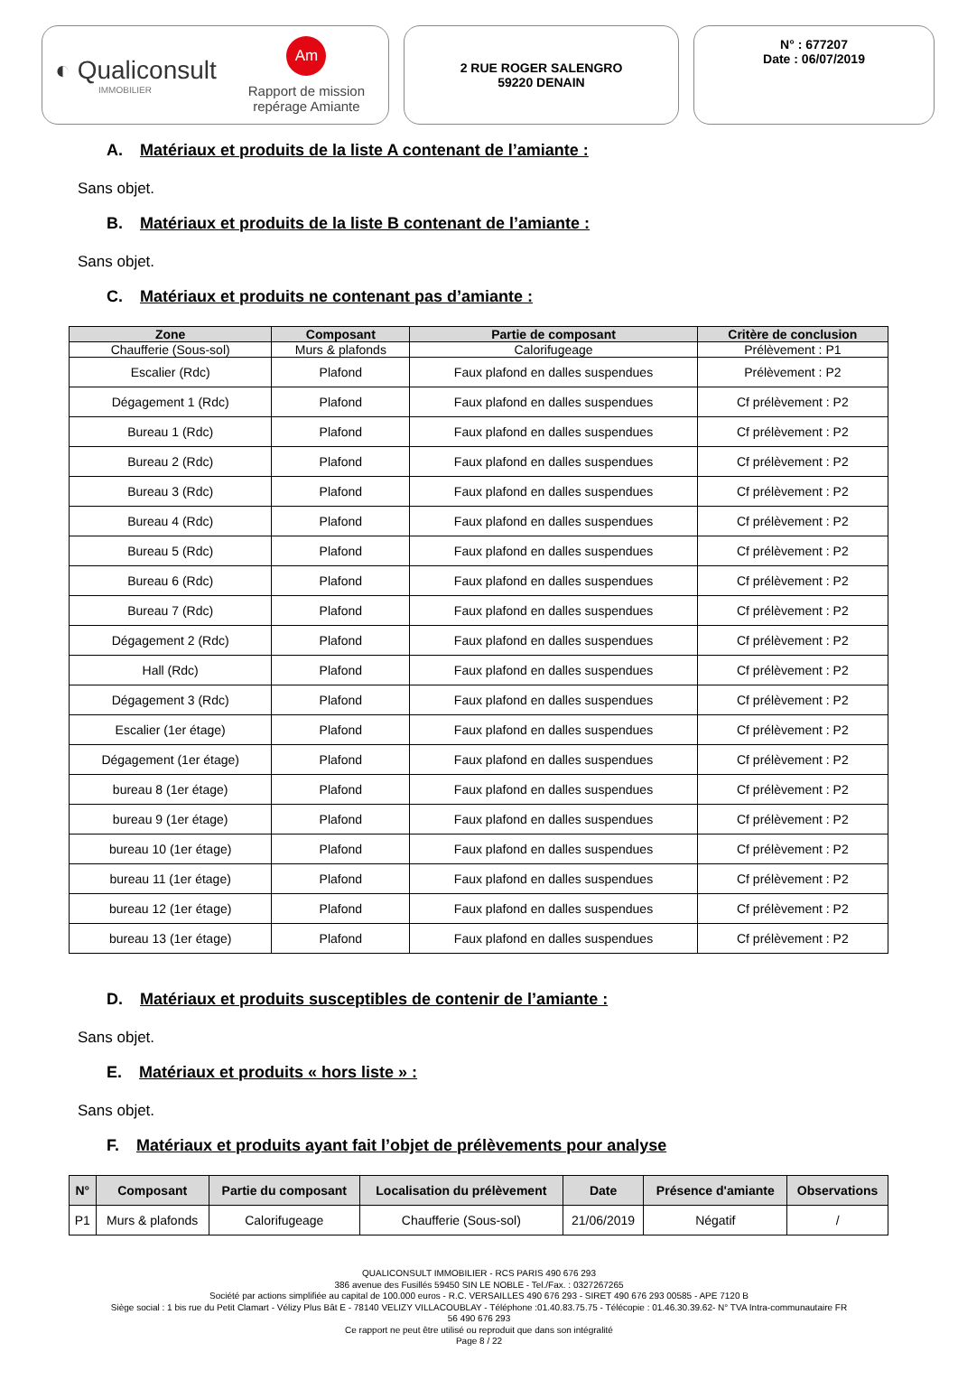◐ Qualiconsult
IMMOBILIER
Am
Rapport de mission
repérage Amiante
2 RUE ROGER SALENGRO
59220 DENAIN
N° : 677207
Date : 06/07/2019
A. Matériaux et produits de la liste A contenant de l’amiante :
Sans objet.
B. Matériaux et produits de la liste B contenant de l’amiante :
Sans objet.
C. Matériaux et produits ne contenant pas d’amiante :
| Zone | Composant | Partie de composant | Critère de conclusion |
| --- | --- | --- | --- |
| Chaufferie (Sous-sol) | Murs & plafonds | Calorifugeage | Prélèvement : P1 |
| Escalier (Rdc) | Plafond | Faux plafond en dalles suspendues | Prélèvement : P2 |
| Dégagement 1 (Rdc) | Plafond | Faux plafond en dalles suspendues | Cf prélèvement : P2 |
| Bureau 1 (Rdc) | Plafond | Faux plafond en dalles suspendues | Cf prélèvement : P2 |
| Bureau 2 (Rdc) | Plafond | Faux plafond en dalles suspendues | Cf prélèvement : P2 |
| Bureau 3 (Rdc) | Plafond | Faux plafond en dalles suspendues | Cf prélèvement : P2 |
| Bureau 4 (Rdc) | Plafond | Faux plafond en dalles suspendues | Cf prélèvement : P2 |
| Bureau 5 (Rdc) | Plafond | Faux plafond en dalles suspendues | Cf prélèvement : P2 |
| Bureau 6 (Rdc) | Plafond | Faux plafond en dalles suspendues | Cf prélèvement : P2 |
| Bureau 7 (Rdc) | Plafond | Faux plafond en dalles suspendues | Cf prélèvement : P2 |
| Dégagement 2 (Rdc) | Plafond | Faux plafond en dalles suspendues | Cf prélèvement : P2 |
| Hall (Rdc) | Plafond | Faux plafond en dalles suspendues | Cf prélèvement : P2 |
| Dégagement 3 (Rdc) | Plafond | Faux plafond en dalles suspendues | Cf prélèvement : P2 |
| Escalier (1er étage) | Plafond | Faux plafond en dalles suspendues | Cf prélèvement : P2 |
| Dégagement (1er étage) | Plafond | Faux plafond en dalles suspendues | Cf prélèvement : P2 |
| bureau 8 (1er étage) | Plafond | Faux plafond en dalles suspendues | Cf prélèvement : P2 |
| bureau 9 (1er étage) | Plafond | Faux plafond en dalles suspendues | Cf prélèvement : P2 |
| bureau 10 (1er étage) | Plafond | Faux plafond en dalles suspendues | Cf prélèvement : P2 |
| bureau 11 (1er étage) | Plafond | Faux plafond en dalles suspendues | Cf prélèvement : P2 |
| bureau 12 (1er étage) | Plafond | Faux plafond en dalles suspendues | Cf prélèvement : P2 |
| bureau 13 (1er étage) | Plafond | Faux plafond en dalles suspendues | Cf prélèvement : P2 |
D. Matériaux et produits susceptibles de contenir de l’amiante :
Sans objet.
E. Matériaux et produits « hors liste » :
Sans objet.
F. Matériaux et produits ayant fait l’objet de prélèvements pour analyse
| N° | Composant | Partie du composant | Localisation du prélèvement | Date | Présence d'amiante | Observations |
| --- | --- | --- | --- | --- | --- | --- |
| P1 | Murs & plafonds | Calorifugeage | Chaufferie (Sous-sol) | 21/06/2019 | Négatif | / |
QUALICONSULT IMMOBILIER - RCS PARIS 490 676 293
386 avenue des Fusillés 59450 SIN LE NOBLE - Tel./Fax. : 0327267265
Société par actions simplifiée au capital de 100.000 euros - R.C. VERSAILLES 490 676 293 - SIRET 490 676 293 00585 - APE 7120 B
Siège social : 1 bis rue du Petit Clamart - Vélizy Plus Bât E - 78140 VELIZY VILLACOUBLAY - Téléphone :01.40.83.75.75 - Télécopie : 01.46.30.39.62- N° TVA Intra-communautaire FR
56 490 676 293
Ce rapport ne peut être utilisé ou reproduit que dans son intégralité
Page 8 / 22